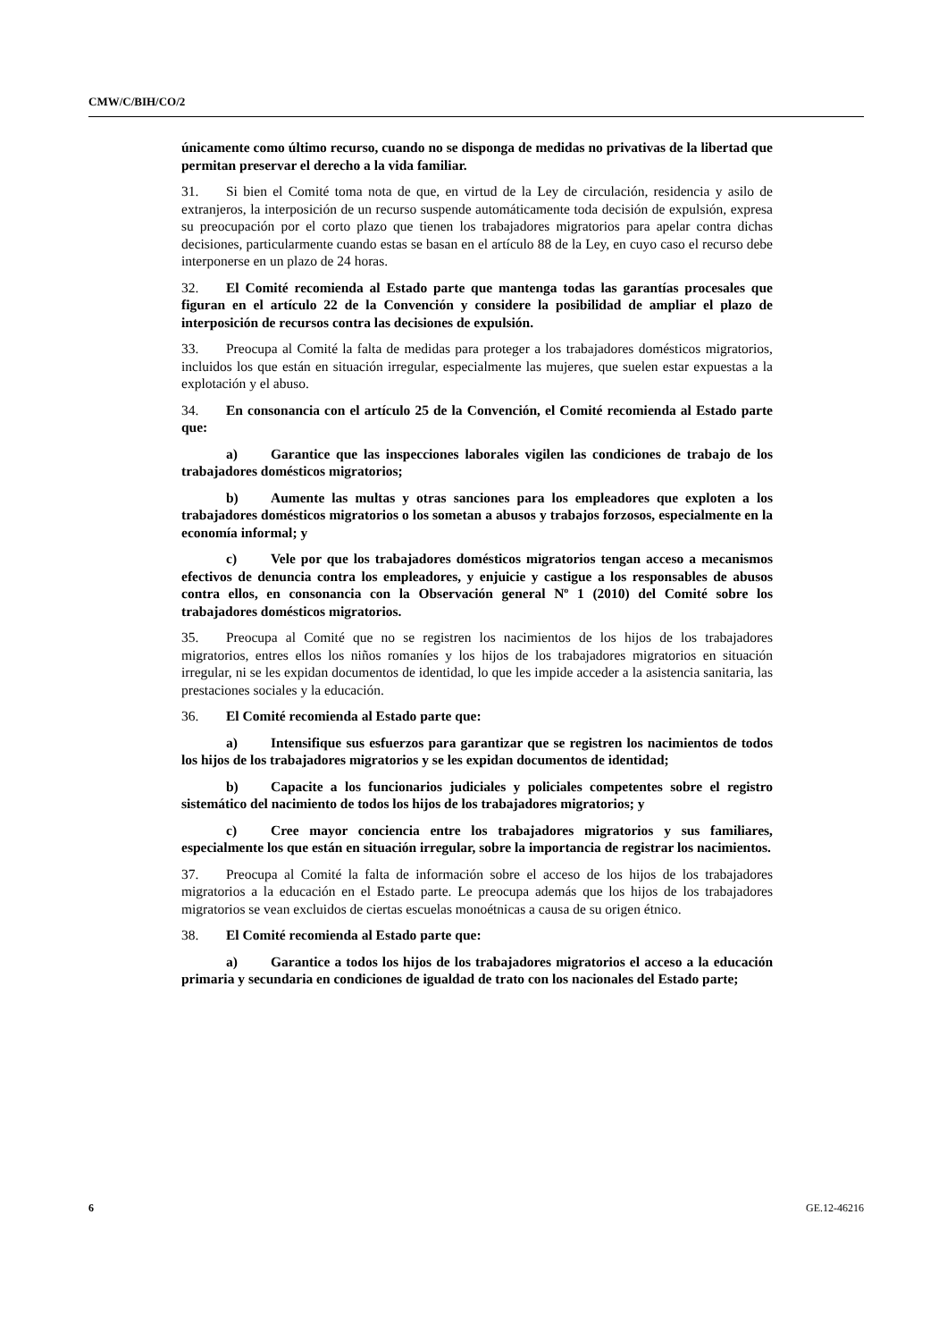CMW/C/BIH/CO/2
únicamente como último recurso, cuando no se disponga de medidas no privativas de la libertad que permitan preservar el derecho a la vida familiar.
31. Si bien el Comité toma nota de que, en virtud de la Ley de circulación, residencia y asilo de extranjeros, la interposición de un recurso suspende automáticamente toda decisión de expulsión, expresa su preocupación por el corto plazo que tienen los trabajadores migratorios para apelar contra dichas decisiones, particularmente cuando estas se basan en el artículo 88 de la Ley, en cuyo caso el recurso debe interponerse en un plazo de 24 horas.
32. El Comité recomienda al Estado parte que mantenga todas las garantías procesales que figuran en el artículo 22 de la Convención y considere la posibilidad de ampliar el plazo de interposición de recursos contra las decisiones de expulsión.
33. Preocupa al Comité la falta de medidas para proteger a los trabajadores domésticos migratorios, incluidos los que están en situación irregular, especialmente las mujeres, que suelen estar expuestas a la explotación y el abuso.
34. En consonancia con el artículo 25 de la Convención, el Comité recomienda al Estado parte que:
a) Garantice que las inspecciones laborales vigilen las condiciones de trabajo de los trabajadores domésticos migratorios;
b) Aumente las multas y otras sanciones para los empleadores que exploten a los trabajadores domésticos migratorios o los sometan a abusos y trabajos forzosos, especialmente en la economía informal; y
c) Vele por que los trabajadores domésticos migratorios tengan acceso a mecanismos efectivos de denuncia contra los empleadores, y enjuicie y castigue a los responsables de abusos contra ellos, en consonancia con la Observación general Nº 1 (2010) del Comité sobre los trabajadores domésticos migratorios.
35. Preocupa al Comité que no se registren los nacimientos de los hijos de los trabajadores migratorios, entres ellos los niños romaníes y los hijos de los trabajadores migratorios en situación irregular, ni se les expidan documentos de identidad, lo que les impide acceder a la asistencia sanitaria, las prestaciones sociales y la educación.
36. El Comité recomienda al Estado parte que:
a) Intensifique sus esfuerzos para garantizar que se registren los nacimientos de todos los hijos de los trabajadores migratorios y se les expidan documentos de identidad;
b) Capacite a los funcionarios judiciales y policiales competentes sobre el registro sistemático del nacimiento de todos los hijos de los trabajadores migratorios; y
c) Cree mayor conciencia entre los trabajadores migratorios y sus familiares, especialmente los que están en situación irregular, sobre la importancia de registrar los nacimientos.
37. Preocupa al Comité la falta de información sobre el acceso de los hijos de los trabajadores migratorios a la educación en el Estado parte. Le preocupa además que los hijos de los trabajadores migratorios se vean excluidos de ciertas escuelas monoétnicas a causa de su origen étnico.
38. El Comité recomienda al Estado parte que:
a) Garantice a todos los hijos de los trabajadores migratorios el acceso a la educación primaria y secundaria en condiciones de igualdad de trato con los nacionales del Estado parte;
6 GE.12-46216